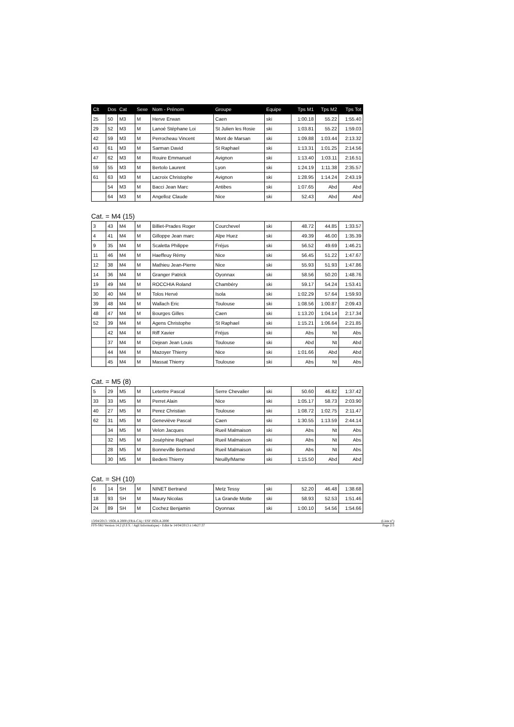| Clt | Dos | Cat | Sexe | Nom - Prénom | Groupe | Equipe | Tps M1 | Tps M2 | Tps Tot |
| --- | --- | --- | --- | --- | --- | --- | --- | --- | --- |
| 25 | 50 | M3 | M | Herve Erwan | Caen | ski | 1:00.18 | 55.22 | 1:55.40 |
| 29 | 52 | M3 | M | Lanoé Stéphane Loi | St Julien les Rosie | ski | 1:03.81 | 55.22 | 1:59.03 |
| 42 | 59 | M3 | M | Perrocheau Vincent | Mont de Marsan | ski | 1:09.88 | 1:03.44 | 2:13.32 |
| 43 | 61 | M3 | M | Sarman David | St Raphael | ski | 1:13.31 | 1:01.25 | 2:14.56 |
| 47 | 62 | M3 | M | Rouire Emmanuel | Avignon | ski | 1:13.40 | 1:03.11 | 2:16.51 |
| 59 | 55 | M3 | M | Bertolo Laurent | Lyon | ski | 1:24.19 | 1:11.38 | 2:35.57 |
| 61 | 63 | M3 | M | Lacroix Christophe | Avignon | ski | 1:28.95 | 1:14.24 | 2:43.19 |
| | 54 | M3 | M | Bacci Jean Marc | Antibes | ski | 1:07.65 | Abd | Abd |
| | 64 | M3 | M | Angelloz Claude | Nice | ski | 52.43 | Abd | Abd |
Cat. = M4 (15)
| 3 | 43 | M4 | M | Billiet-Prades Roger | Courchevel | ski | 48.72 | 44.85 | 1:33.57 |
| 4 | 41 | M4 | M | Gilloppe Jean marc | Alpe Huez | ski | 49.39 | 46.00 | 1:35.39 |
| 9 | 35 | M4 | M | Scaletta Philippe | Fréjus | ski | 56.52 | 49.69 | 1:46.21 |
| 11 | 46 | M4 | M | Haeffeuy Rémy | Nice | ski | 56.45 | 51.22 | 1:47.67 |
| 12 | 38 | M4 | M | Mathieu Jean-Pierre | Nice | ski | 55.93 | 51.93 | 1:47.86 |
| 14 | 36 | M4 | M | Granger Patrick | Oyonnax | ski | 58.56 | 50.20 | 1:48.76 |
| 19 | 49 | M4 | M | ROCCHIA Roland | Chambéry | ski | 59.17 | 54.24 | 1:53.41 |
| 30 | 40 | M4 | M | Tolos Hervé | Isola | ski | 1:02.29 | 57.64 | 1:59.93 |
| 39 | 48 | M4 | M | Wallach Eric | Toulouse | ski | 1:08.56 | 1:00.87 | 2:09.43 |
| 48 | 47 | M4 | M | Bourges Gilles | Caen | ski | 1:13.20 | 1:04.14 | 2:17.34 |
| 52 | 39 | M4 | M | Agens Christophe | St Raphael | ski | 1:15.21 | 1:06.64 | 2:21.85 |
| | 42 | M4 | M | Riff Xavier | Fréjus | ski | Abs | Nt | Abs |
| | 37 | M4 | M | Dejean Jean Louis | Toulouse | ski | Abd | Nt | Abd |
| | 44 | M4 | M | Mazoyer Thierry | Nice | ski | 1:01.66 | Abd | Abd |
| | 45 | M4 | M | Massat Thierry | Toulouse | ski | Abs | Nt | Abs |
Cat. = M5 (8)
| 5 | 29 | M5 | M | Letertre Pascal | Serre Chevalier | ski | 50.60 | 46.82 | 1:37.42 |
| 33 | 33 | M5 | M | Perret Alain | Nice | ski | 1:05.17 | 58.73 | 2:03.90 |
| 40 | 27 | M5 | M | Perez Christian | Toulouse | ski | 1:08.72 | 1:02.75 | 2:11.47 |
| 62 | 31 | M5 | M | Geneviève Pascal | Caen | ski | 1:30.55 | 1:13.59 | 2:44.14 |
| | 34 | M5 | M | Velon Jacques | Rueil Malmaison | ski | Abs | Nt | Abs |
| | 32 | M5 | M | Joséphine Raphael | Rueil Malmaison | ski | Abs | Nt | Abs |
| | 28 | M5 | M | Bonneville Bertrand | Rueil Malmaison | ski | Abs | Nt | Abs |
| | 30 | M5 | M | Bedeni Thierry | Neuilly/Marne | ski | 1:15.50 | Abd | Abd |
Cat. = SH (10)
| 6 | 14 | SH | M | NINET Bertrand | Metz Tessy | ski | 52.20 | 46.48 | 1:38.68 |
| 18 | 93 | SH | M | Maury Nicolas | La Grande Motte | ski | 58.93 | 52.53 | 1:51.46 |
| 24 | 89 | SH | M | Cochez Benjamin | Oyonnax | ski | 1:00.10 | 54.56 | 1:54.66 |
13/04/2013 / ISOLA 2000 (FRA-CA) / ESF ISOLA 2000 (Liste n°)
FFS-SKI Version 14.2 (F.F.S. / Agil Informatique) - Edité le 14/04/2013 à 14h27:37 Page 2/3